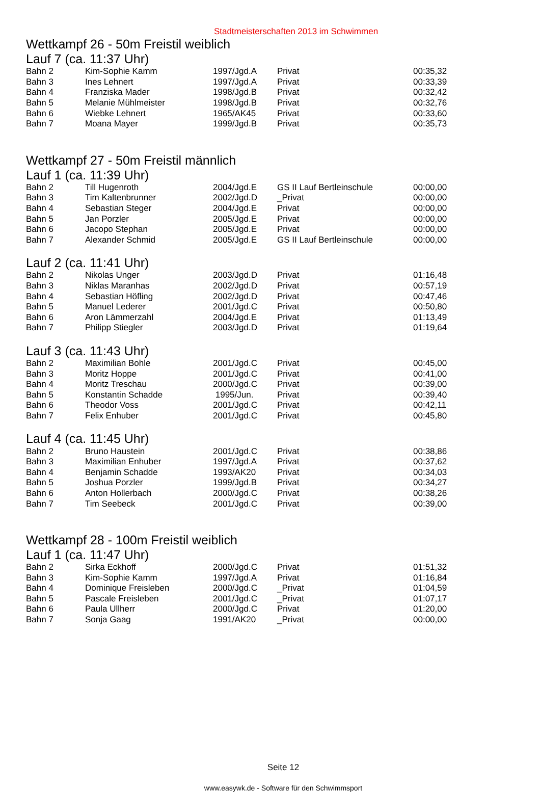Stadtmeisterschaften 2013 im Schwimmen
Wettkampf 26 - 50m Freistil weiblich
Lauf 7 (ca. 11:37 Uhr)
| Bahn 2 | Kim-Sophie Kamm | 1997/Jgd.A | Privat | 00:35,32 |
| Bahn 3 | Ines Lehnert | 1997/Jgd.A | Privat | 00:33,39 |
| Bahn 4 | Franziska Mader | 1998/Jgd.B | Privat | 00:32,42 |
| Bahn 5 | Melanie Mühlmeister | 1998/Jgd.B | Privat | 00:32,76 |
| Bahn 6 | Wiebke Lehnert | 1965/AK45 | Privat | 00:33,60 |
| Bahn 7 | Moana Mayer | 1999/Jgd.B | Privat | 00:35,73 |
Wettkampf 27 - 50m Freistil männlich
Lauf 1 (ca. 11:39 Uhr)
| Bahn 2 | Till Hugenroth | 2004/Jgd.E | GS II Lauf Bertleinschule | 00:00,00 |
| Bahn 3 | Tim Kaltenbrunner | 2002/Jgd.D | _Privat | 00:00,00 |
| Bahn 4 | Sebastian Steger | 2004/Jgd.E | Privat | 00:00,00 |
| Bahn 5 | Jan Porzler | 2005/Jgd.E | Privat | 00:00,00 |
| Bahn 6 | Jacopo Stephan | 2005/Jgd.E | Privat | 00:00,00 |
| Bahn 7 | Alexander Schmid | 2005/Jgd.E | GS II Lauf Bertleinschule | 00:00,00 |
Lauf 2 (ca. 11:41 Uhr)
| Bahn 2 | Nikolas Unger | 2003/Jgd.D | Privat | 01:16,48 |
| Bahn 3 | Niklas Maranhas | 2002/Jgd.D | Privat | 00:57,19 |
| Bahn 4 | Sebastian Höfling | 2002/Jgd.D | Privat | 00:47,46 |
| Bahn 5 | Manuel Lederer | 2001/Jgd.C | Privat | 00:50,80 |
| Bahn 6 | Aron Lämmerzahl | 2004/Jgd.E | Privat | 01:13,49 |
| Bahn 7 | Philipp Stiegler | 2003/Jgd.D | Privat | 01:19,64 |
Lauf 3 (ca. 11:43 Uhr)
| Bahn 2 | Maximilian Bohle | 2001/Jgd.C | Privat | 00:45,00 |
| Bahn 3 | Moritz Hoppe | 2001/Jgd.C | Privat | 00:41,00 |
| Bahn 4 | Moritz Treschau | 2000/Jgd.C | Privat | 00:39,00 |
| Bahn 5 | Konstantin Schadde | 1995/Jun. | Privat | 00:39,40 |
| Bahn 6 | Theodor Voss | 2001/Jgd.C | Privat | 00:42,11 |
| Bahn 7 | Felix Enhuber | 2001/Jgd.C | Privat | 00:45,80 |
Lauf 4 (ca. 11:45 Uhr)
| Bahn 2 | Bruno Haustein | 2001/Jgd.C | Privat | 00:38,86 |
| Bahn 3 | Maximilian Enhuber | 1997/Jgd.A | Privat | 00:37,62 |
| Bahn 4 | Benjamin Schadde | 1993/AK20 | Privat | 00:34,03 |
| Bahn 5 | Joshua Porzler | 1999/Jgd.B | Privat | 00:34,27 |
| Bahn 6 | Anton Hollerbach | 2000/Jgd.C | Privat | 00:38,26 |
| Bahn 7 | Tim Seebeck | 2001/Jgd.C | Privat | 00:39,00 |
Wettkampf 28 - 100m Freistil weiblich
Lauf 1 (ca. 11:47 Uhr)
| Bahn 2 | Sirka Eckhoff | 2000/Jgd.C | Privat | 01:51,32 |
| Bahn 3 | Kim-Sophie Kamm | 1997/Jgd.A | Privat | 01:16,84 |
| Bahn 4 | Dominique Freisleben | 2000/Jgd.C | _Privat | 01:04,59 |
| Bahn 5 | Pascale Freisleben | 2001/Jgd.C | _Privat | 01:07,17 |
| Bahn 6 | Paula Ullherr | 2000/Jgd.C | Privat | 01:20,00 |
| Bahn 7 | Sonja Gaag | 1991/AK20 | _Privat | 00:00,00 |
Seite 12
www.easywk.de - Software für den Schwimmsport